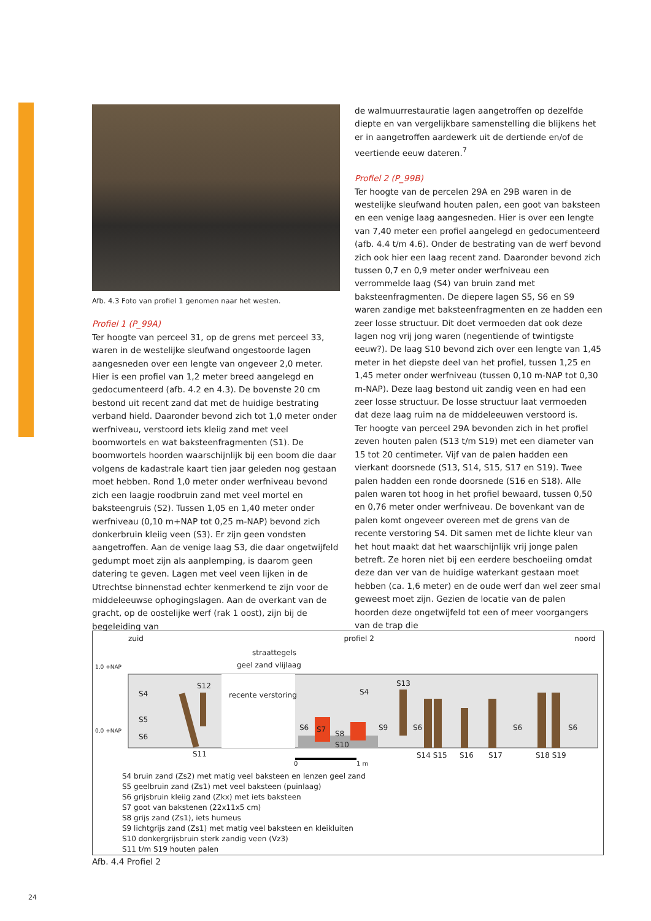Afb. 4.3 Foto van profiel 1 genomen naar het westen.
Profiel 1 (P_99A)
Ter hoogte van perceel 31, op de grens met perceel 33, waren in de westelijke sleufwand ongestoorde lagen aangesneden over een lengte van ongeveer 2,0 meter. Hier is een profiel van 1,2 meter breed aangelegd en gedocumenteerd (afb. 4.2 en 4.3). De bovenste 20 cm bestond uit recent zand dat met de huidige bestrating verband hield. Daaronder bevond zich tot 1,0 meter onder werfniveau, verstoord iets kleiig zand met veel boomwortels en wat baksteenfragmenten (S1). De boomwortels hoorden waarschijnlijk bij een boom die daar volgens de kadastrale kaart tien jaar geleden nog gestaan moet hebben. Rond 1,0 meter onder werfniveau bevond zich een laagje roodbruin zand met veel mortel en baksteengruis (S2). Tussen 1,05 en 1,40 meter onder werfniveau (0,10 m+NAP tot 0,25 m-NAP) bevond zich donkerbruin kleiig veen (S3). Er zijn geen vondsten aangetroffen. Aan de venige laag S3, die daar ongetwijfeld gedumpt moet zijn als aanplemping, is daarom geen datering te geven. Lagen met veel veen lijken in de Utrechtse binnenstad echter kenmerkend te zijn voor de middeleeuwse ophogingslagen. Aan de overkant van de gracht, op de oostelijke werf (rak 1 oost), zijn bij de begeleiding van
de walmuurrestauratie lagen aangetroffen op dezelfde diepte en van vergelijkbare samenstelling die blijkens het er in aangetroffen aardewerk uit de dertiende en/of de veertiende eeuw dateren.<sup>7</sup>
Profiel 2 (P_99B)
Ter hoogte van de percelen 29A en 29B waren in de westelijke sleufwand houten palen, een goot van baksteen en een venige laag aangesneden. Hier is over een lengte van 7,40 meter een profiel aangelegd en gedocumenteerd (afb. 4.4 t/m 4.6). Onder de bestrating van de werf bevond zich ook hier een laag recent zand. Daaronder bevond zich tussen 0,7 en 0,9 meter onder werfniveau een verrommelde laag (S4) van bruin zand met baksteenfragmenten. De diepere lagen S5, S6 en S9 waren zandige met baksteenfragmenten en ze hadden een zeer losse structuur. Dit doet vermoeden dat ook deze lagen nog vrij jong waren (negentiende of twintigste eeuw?). De laag S10 bevond zich over een lengte van 1,45 meter in het diepste deel van het profiel, tussen 1,25 en 1,45 meter onder werfniveau (tussen 0,10 m-NAP tot 0,30 m-NAP). Deze laag bestond uit zandig veen en had een zeer losse structuur. De losse structuur laat vermoeden dat deze laag ruim na de middeleeuwen verstoord is.
Ter hoogte van perceel 29A bevonden zich in het profiel zeven houten palen (S13 t/m S19) met een diameter van 15 tot 20 centimeter. Vijf van de palen hadden een vierkant doorsnede (S13, S14, S15, S17 en S19). Twee palen hadden een ronde doorsnede (S16 en S18). Alle palen waren tot hoog in het profiel bewaard, tussen 0,50 en 0,76 meter onder werfniveau. De bovenkant van de palen komt ongeveer overeen met de grens van de recente verstoring S4. Dit samen met de lichte kleur van het hout maakt dat het waarschijnlijk vrij jonge palen betreft. Ze horen niet bij een eerdere beschoeiing omdat deze dan ver van de huidige waterkant gestaan moet hebben (ca. 1,6 meter) en de oude werf dan wel zeer smal geweest moet zijn. Gezien de locatie van de palen hoorden deze ongetwijfeld tot een of meer voorgangers van de trap die
zuid profiel 2 noord
straattegels
geel zand vlijlaag
1,0 +NAP
0,0 +NAP
S4
S12
recente verstoring S4
S13
S5
S6
S6 S7 S8
S10
S9 S6 S6 S6
S11 S14 S15 S16 S17 S18 S19
0 1 m
S4 bruin zand (Zs2) met matig veel baksteen en lenzen geel zand
S5 geelbruin zand (Zs1) met veel baksteen (puinlaag)
S6 grijsbruin kleiig zand (Zkx) met iets baksteen
S7 goot van bakstenen (22x11x5 cm)
S8 grijs zand (Zs1), iets humeus
S9 lichtgrijs zand (Zs1) met matig veel baksteen en kleikluiten
S10 donkergrijsbruin sterk zandig veen (Vz3)
S11 t/m S19 houten palen
Afb. 4.4 Profiel 2
24